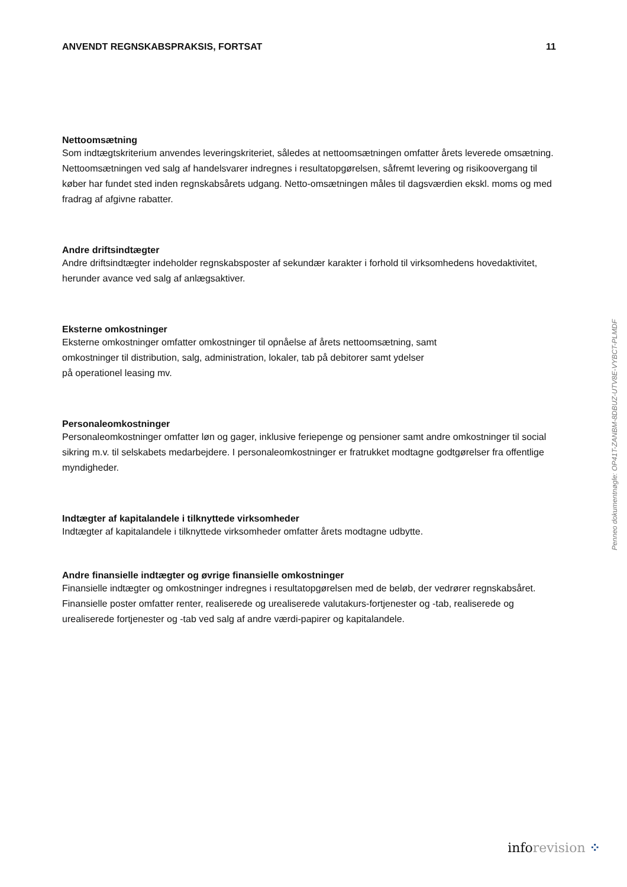ANVENDT REGNSKABSPRAKSIS, FORTSAT 11
Nettoomsætning
Som indtægtskriterium anvendes leveringskriteriet, således at nettoomsætningen omfatter årets leverede omsætning. Nettoomsætningen ved salg af handelsvarer indregnes i resultatopgørelsen, såfremt levering og risikoovergang til køber har fundet sted inden regnskabsårets udgang. Netto-omsætningen måles til dagsværdien ekskl. moms og med fradrag af afgivne rabatter.
Andre driftsindtægter
Andre driftsindtægter indeholder regnskabsposter af sekundær karakter i forhold til virksomhedens hovedaktivitet, herunder avance ved salg af anlægsaktiver.
Eksterne omkostninger
Eksterne omkostninger omfatter omkostninger til opnåelse af årets nettoomsætning, samt
omkostninger til distribution, salg, administration, lokaler, tab på debitorer samt ydelser
på operationel leasing mv.
Personaleomkostninger
Personaleomkostninger omfatter løn og gager, inklusive feriepenge og pensioner samt andre omkostninger til social sikring m.v. til selskabets medarbejdere. I personaleomkostninger er fratrukket modtagne godtgørelser fra offentlige myndigheder.
Indtægter af kapitalandele i tilknyttede virksomheder
Indtægter af kapitalandele i tilknyttede virksomheder omfatter årets modtagne udbytte.
Andre finansielle indtægter og øvrige finansielle omkostninger
Finansielle indtægter og omkostninger indregnes i resultatopgørelsen med de beløb, der vedrører regnskabsåret. Finansielle poster omfatter renter, realiserede og urealiserede valutakurs-fortjenester og -tab, realiserede og urealiserede fortjenester og -tab ved salg af andre værdi-papirer og kapitalandele.
Penneo dokumentnøgle: OP41T-ZANBM-8DBUZ-UTV8E-VYBCT-PLMDF
inforevision ⁘